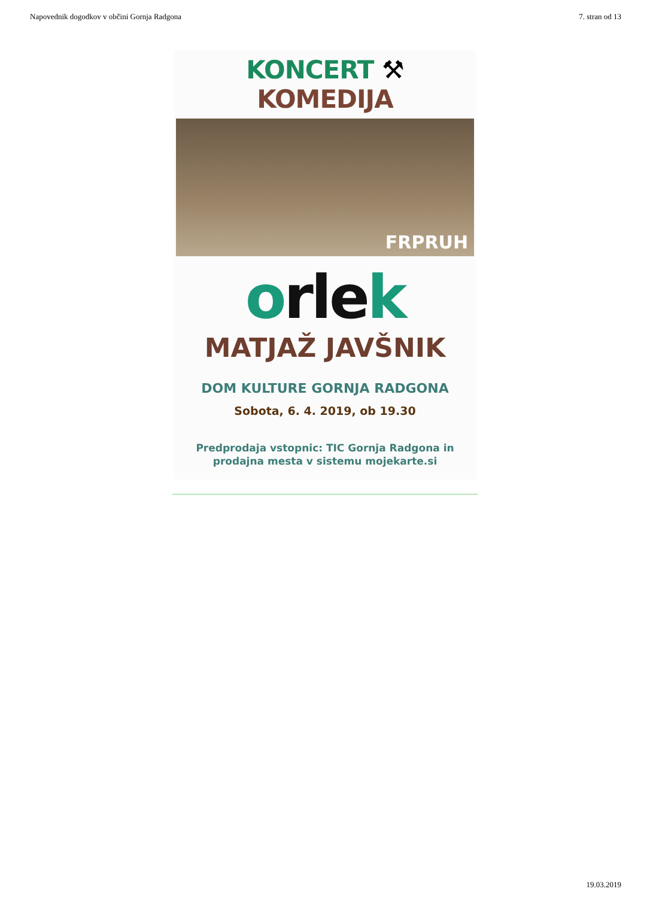Napovednik dogodkov v občini Gornja Radgona 7. stran od 13
KONCERT ⚒ KOMEDIJA
FRPRUH
orlek
MATJAŽ JAVŠNIK
DOM KULTURE GORNJA RADGONA
Sobota, 6. 4. 2019, ob 19.30
Predprodaja vstopnic: TIC Gornja Radgona in
prodajna mesta v sistemu mojekarte.si
19.03.2019